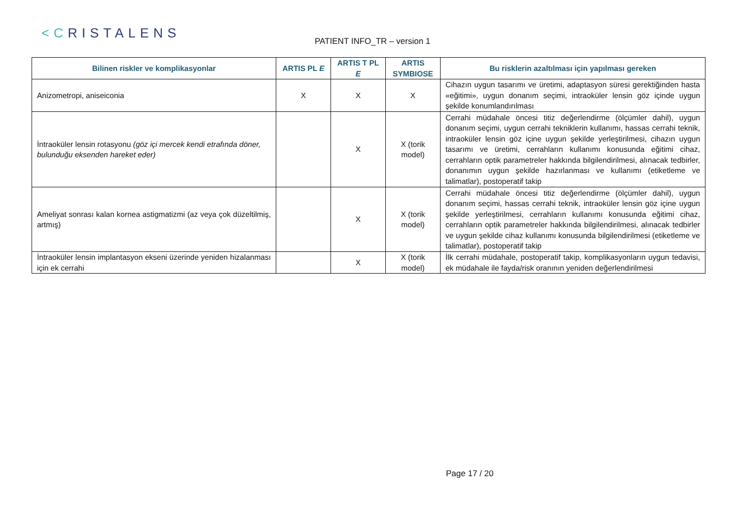<CRISTALENS PATIENT INFO_TR – version 1
| Bilinen riskler ve komplikasyonlar | ARTIS PL E | ARTIS T PL E | ARTIS SYMBIOSE | Bu risklerin azaltılması için yapılması gereken |
| --- | --- | --- | --- | --- |
| Anizometropi, aniseiconia | X | X | X | Cihazın uygun tasarımı ve üretimi, adaptasyon süresi gerektiğinden hasta «eğitimi», uygun donanım seçimi, intraoküler lensin göz içinde uygun şekilde konumlandırılması |
| İntraoküler lensin rotasyonu (göz içi mercek kendi etrafında döner, bulunduğu eksenden hareket eder) | | X | X (torik model) | Cerrahi müdahale öncesi titiz değerlendirme (ölçümler dahil), uygun donanım seçimi, uygun cerrahi tekniklerin kullanımı, hassas cerrahi teknik, intraoküler lensin göz içine uygun şekilde yerleştirilmesi, cihazın uygun tasarımı ve üretimi, cerrahların kullanımı konusunda eğitimi cihaz, cerrahların optik parametreler hakkında bilgilendirilmesi, alınacak tedbirler, donanımın uygun şekilde hazırlanması ve kullanımı (etiketleme ve talimatlar), postoperatif takip |
| Ameliyat sonrası kalan kornea astigmatizmi (az veya çok düzeltilmiş, artmış) | | X | X (torik model) | Cerrahi müdahale öncesi titiz değerlendirme (ölçümler dahil), uygun donanım seçimi, hassas cerrahi teknik, intraoküler lensin göz içine uygun şekilde yerleştirilmesi, cerrahların kullanımı konusunda eğitimi cihaz, cerrahların optik parametreler hakkında bilgilendirilmesi, alınacak tedbirler ve uygun şekilde cihaz kullanımı konusunda bilgilendirilmesi (etiketleme ve talimatlar), postoperatif takip |
| İntraoküler lensin implantasyon ekseni üzerinde yeniden hizalanması için ek cerrahi | | X | X (torik model) | İlk cerrahi müdahale, postoperatif takip, komplikasyonların uygun tedavisi, ek müdahale ile fayda/risk oranının yeniden değerlendirilmesi |
Page 17 / 20